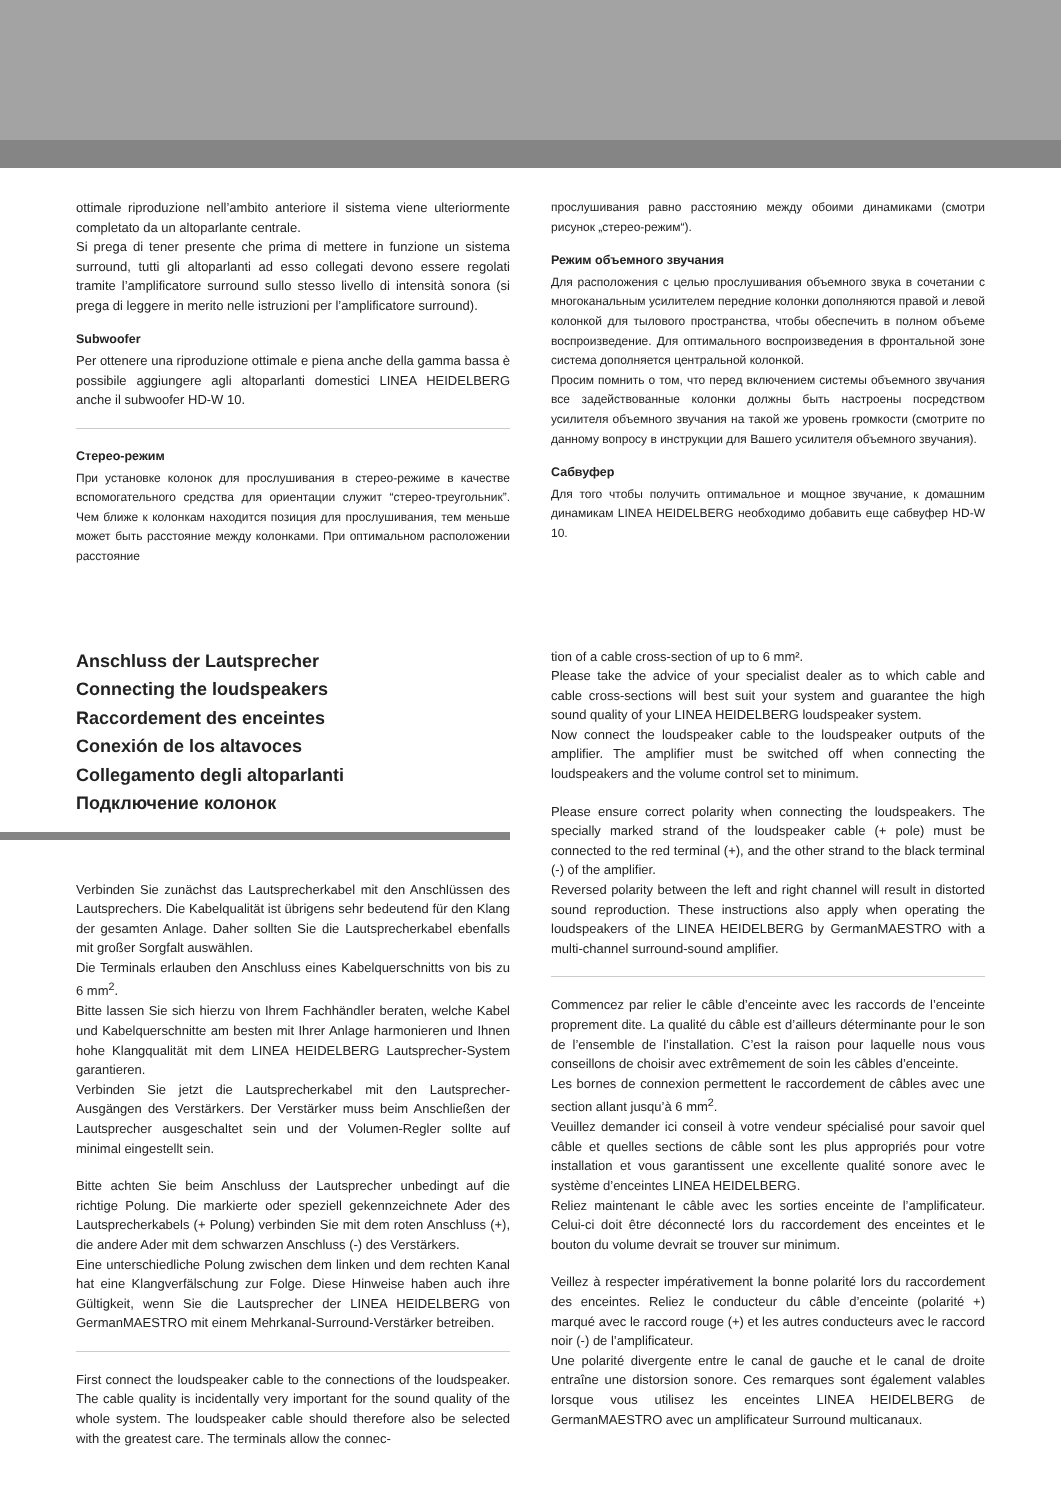ottimale riproduzione nell’ambito anteriore il sistema viene ulteriormente completato da un altoparlante centrale.
Si prega di tener presente che prima di mettere in funzione un sistema surround, tutti gli altoparlanti ad esso collegati devono essere regolati tramite l’amplificatore surround sullo stesso livello di intensità sonora (si prega di leggere in merito nelle istruzioni per l’amplificatore surround).
Subwoofer
Per ottenere una riproduzione ottimale e piena anche della gamma bassa è possibile aggiungere agli altoparlanti domestici LINEA HEIDELBERG anche il subwoofer HD-W 10.
Стерео-режим
При установке колонок для прослушивания в стерео-режиме в качестве вспомогательного средства для ориентации служит “стерео-треугольник”. Чем ближе к колонкам находится позиция для прослушивания, тем меньше может быть расстояние между колонками. При оптимальном расположении расстояние
прослушивания равно расстоянию между обоими динамиками (смотри рисунок „стерео-режим“).
Режим объемного звучания
Для расположения с целью прослушивания объемного звука в сочетании с многоканальным усилителем передние колонки дополняются правой и левой колонкой для тылового пространства, чтобы обеспечить в полном объеме воспроизведение. Для оптимального воспроизведения в фронтальной зоне система дополняется центральной колонкой.
Просим помнить о том, что перед включением системы объемного звучания все задействованные колонки должны быть настроены посредством усилителя объемного звучания на такой же уровень громкости (смотрите по данному вопросу в инструкции для Вашего усилителя объемного звучания).
Сабвуфер
Для того чтобы получить оптимальное и мощное звучание, к домашним динамикам LINEA HEIDELBERG необходимо добавить еще сабвуфер HD-W 10.
Anschluss der Lautsprecher
Connecting the loudspeakers
Raccordement des enceintes
Conexión de los altavoces
Collegamento degli altoparlanti
Подключение колонок
Verbinden Sie zunächst das Lautsprecherkabel mit den Anschlüssen des Lautsprechers. Die Kabelqualität ist übrigens sehr bedeutend für den Klang der gesamten Anlage. Daher sollten Sie die Lautsprecherkabel ebenfalls mit großer Sorgfalt auswählen.
Die Terminals erlauben den Anschluss eines Kabelquerschnitts von bis zu 6 mm<sup>2</sup>.
Bitte lassen Sie sich hierzu von Ihrem Fachhändler beraten, welche Kabel und Kabelquerschnitte am besten mit Ihrer Anlage harmonieren und Ihnen hohe Klangqualität mit dem LINEA HEIDELBERG Lautsprecher-System garantieren.
Verbinden Sie jetzt die Lautsprecherkabel mit den Lautsprecher-Ausgängen des Verstärkers. Der Verstärker muss beim Anschließen der Lautsprecher ausgeschaltet sein und der Volumen-Regler sollte auf minimal eingestellt sein.
Bitte achten Sie beim Anschluss der Lautsprecher unbedingt auf die richtige Polung. Die markierte oder speziell gekennzeichnete Ader des Lautsprecherkabels (+ Polung) verbinden Sie mit dem roten Anschluss (+), die andere Ader mit dem schwarzen Anschluss (-) des Verstärkers.
Eine unterschiedliche Polung zwischen dem linken und dem rechten Kanal hat eine Klangverfälschung zur Folge. Diese Hinweise haben auch ihre Gültigkeit, wenn Sie die Lautsprecher der LINEA HEIDELBERG von GermanMAESTRO mit einem Mehrkanal-Surround-Verstärker betreiben.
First connect the loudspeaker cable to the connections of the loudspeaker. The cable quality is incidentally very important for the sound quality of the whole system. The loudspeaker cable should therefore also be selected with the greatest care. The terminals allow the connec-
tion of a cable cross-section of up to 6 mm².
Please take the advice of your specialist dealer as to which cable and cable cross-sections will best suit your system and guarantee the high sound quality of your LINEA HEIDELBERG loudspeaker system.
Now connect the loudspeaker cable to the loudspeaker outputs of the amplifier. The amplifier must be switched off when connecting the loudspeakers and the volume control set to minimum.
Please ensure correct polarity when connecting the loudspeakers. The specially marked strand of the loudspeaker cable (+ pole) must be connected to the red terminal (+), and the other strand to the black terminal (-) of the amplifier.
Reversed polarity between the left and right channel will result in distorted sound reproduction. These instructions also apply when operating the loudspeakers of the LINEA HEIDELBERG by GermanMAESTRO with a multi-channel surround-sound amplifier.
Commencez par relier le câble d’enceinte avec les raccords de l’enceinte proprement dite. La qualité du câble est d’ailleurs déterminante pour le son de l’ensemble de l’installation. C’est la raison pour laquelle nous vous conseillons de choisir avec extrêmement de soin les câbles d’enceinte.
Les bornes de connexion permettent le raccordement de câbles avec une section allant jusqu’à 6 mm<sup>2</sup>.
Veuillez demander ici conseil à votre vendeur spécialisé pour savoir quel câble et quelles sections de câble sont les plus appropriés pour votre installation et vous garantissent une excellente qualité sonore avec le système d’enceintes LINEA HEIDELBERG.
Reliez maintenant le câble avec les sorties enceinte de l’amplificateur. Celui-ci doit être déconnecté lors du raccordement des enceintes et le bouton du volume devrait se trouver sur minimum.
Veillez à respecter impérativement la bonne polarité lors du raccordement des enceintes. Reliez le conducteur du câble d’enceinte (polarité +) marqué avec le raccord rouge (+) et les autres conducteurs avec le raccord noir (-) de l’amplificateur.
Une polarité divergente entre le canal de gauche et le canal de droite entraîne une distorsion sonore. Ces remarques sont également valables lorsque vous utilisez les enceintes LINEA HEIDELBERG de GermanMAESTRO avec un amplificateur Surround multicanaux.